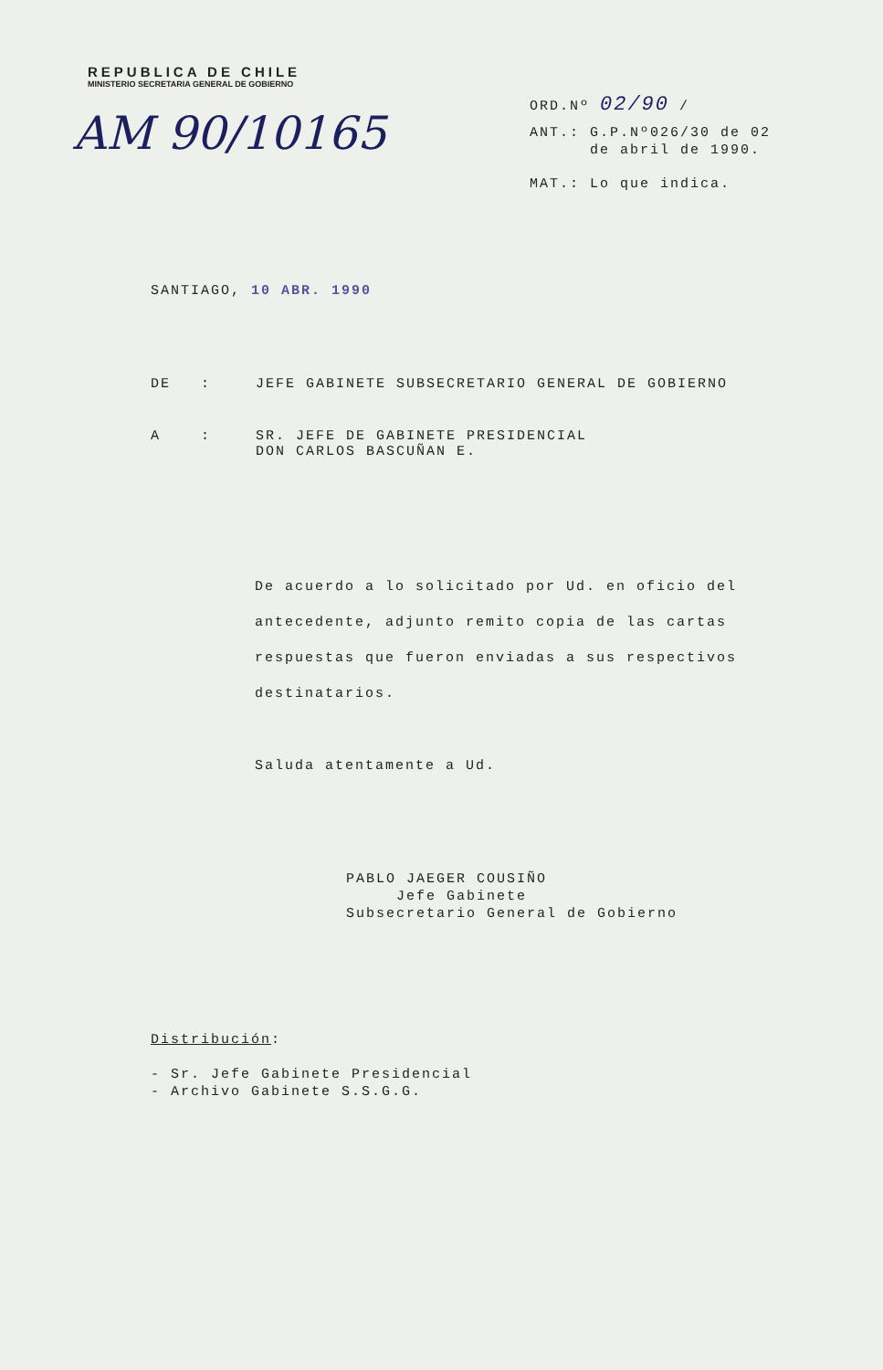REPUBLICA DE CHILE
MINISTERIO SECRETARIA GENERAL DE GOBIERNO
AM 90/10165
ORD.Nº 02/90 /
ANT.: G.P.Nº026/30 de 02
de abril de 1990.
MAT.: Lo que indica.
SANTIAGO, 10 ABR. 1990
DE : JEFE GABINETE SUBSECRETARIO GENERAL DE GOBIERNO
A : SR. JEFE DE GABINETE PRESIDENCIAL
DON CARLOS BASCUÑAN E.
De acuerdo a lo solicitado por Ud. en oficio del antecedente, adjunto remito copia de las cartas respuestas que fueron enviadas a sus respectivos destinatarios.
Saluda atentamente a Ud.
PABLO JAEGER COUSIÑO
Jefe Gabinete
Subsecretario General de Gobierno
Distribución:
- Sr. Jefe Gabinete Presidencial
- Archivo Gabinete S.S.G.G.